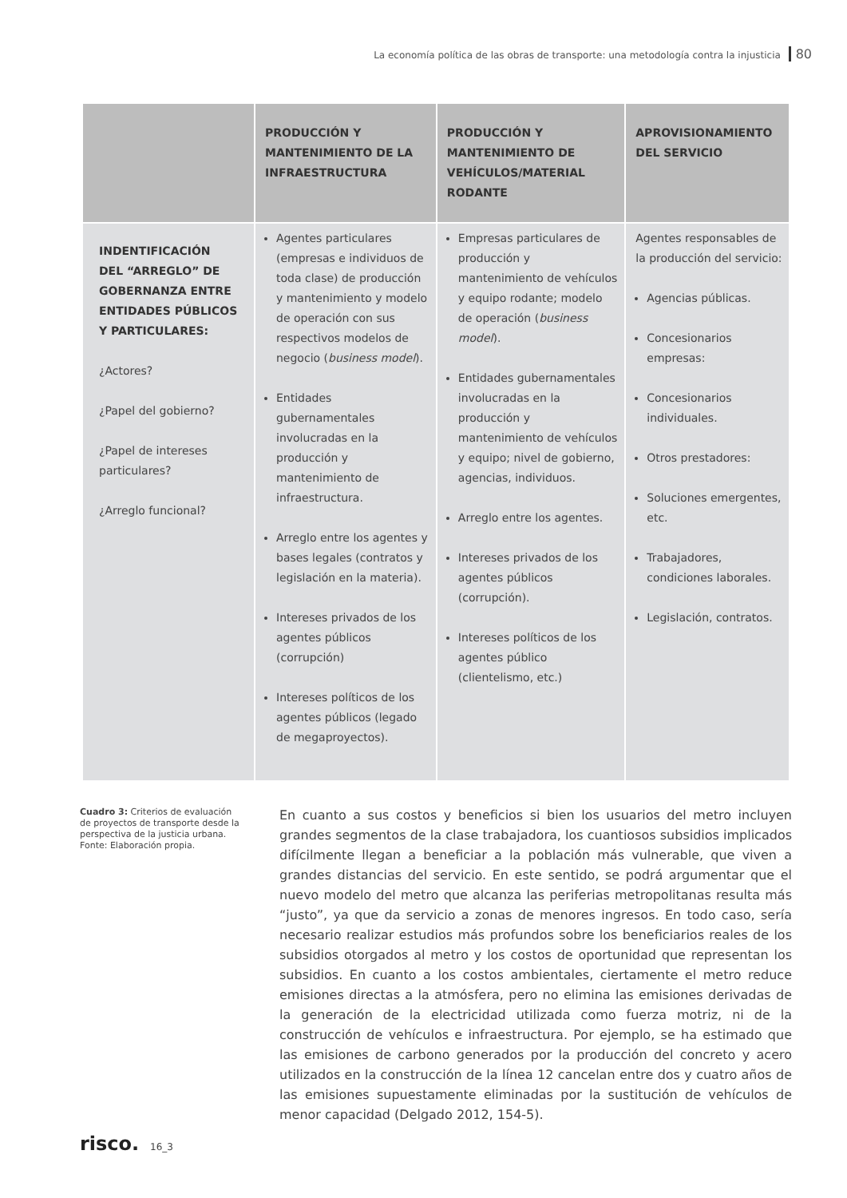La economía política de las obras de transporte: una metodología contra la injusticia 80
| | PRODUCCIÓN Y MANTENIMIENTO DE LA INFRAESTRUCTURA | PRODUCCIÓN Y MANTENIMIENTO DE VEHÍCULOS/MATERIAL RODANTE | APROVISIONAMIENTO DEL SERVICIO |
| --- | --- | --- | --- |
| INDENTIFICACIÓN DEL “ARREGLO” DE GOBERNANZA ENTRE ENTIDADES PÚBLICOS Y PARTICULARES: ¿Actores? ¿Papel del gobierno? ¿Papel de intereses particulares? ¿Arreglo funcional? | Agentes particulares (empresas e individuos de toda clase) de producción y mantenimiento y modelo de operación con sus respectivos modelos de negocio ( business model ). Entidades gubernamentales involucradas en la producción y mantenimiento de infraestructura. Arreglo entre los agentes y bases legales (contratos y legislación en la materia). Intereses privados de los agentes públicos (corrupción) Intereses políticos de los agentes públicos (legado de megaproyectos). | Empresas particulares de producción y mantenimiento de vehículos y equipo rodante; modelo de operación ( business model ). Entidades gubernamentales involucradas en la producción y mantenimiento de vehículos y equipo; nivel de gobierno, agencias, individuos. Arreglo entre los agentes. Intereses privados de los agentes públicos (corrupción). Intereses políticos de los agentes público (clientelismo, etc.) | Agentes responsables de la producción del servicio: Agencias públicas. Concesionarios empresas: Concesionarios individuales. Otros prestadores: Soluciones emergentes, etc. Trabajadores, condiciones laborales. Legislación, contratos. |
Cuadro 3: Criterios de evaluación de proyectos de transporte desde la perspectiva de la justicia urbana. Fonte: Elaboración propia.
En cuanto a sus costos y beneficios si bien los usuarios del metro incluyen grandes segmentos de la clase trabajadora, los cuantiosos subsidios implicados difícilmente llegan a beneficiar a la población más vulnerable, que viven a grandes distancias del servicio. En este sentido, se podrá argumentar que el nuevo modelo del metro que alcanza las periferias metropolitanas resulta más “justo”, ya que da servicio a zonas de menores ingresos. En todo caso, sería necesario realizar estudios más profundos sobre los beneficiarios reales de los subsidios otorgados al metro y los costos de oportunidad que representan los subsidios. En cuanto a los costos ambientales, ciertamente el metro reduce emisiones directas a la atmósfera, pero no elimina las emisiones derivadas de la generación de la electricidad utilizada como fuerza motriz, ni de la construcción de vehículos e infraestructura. Por ejemplo, se ha estimado que las emisiones de carbono generados por la producción del concreto y acero utilizados en la construcción de la línea 12 cancelan entre dos y cuatro años de las emisiones supuestamente eliminadas por la sustitución de vehículos de menor capacidad (Delgado 2012, 154-5).
risco. 16_3